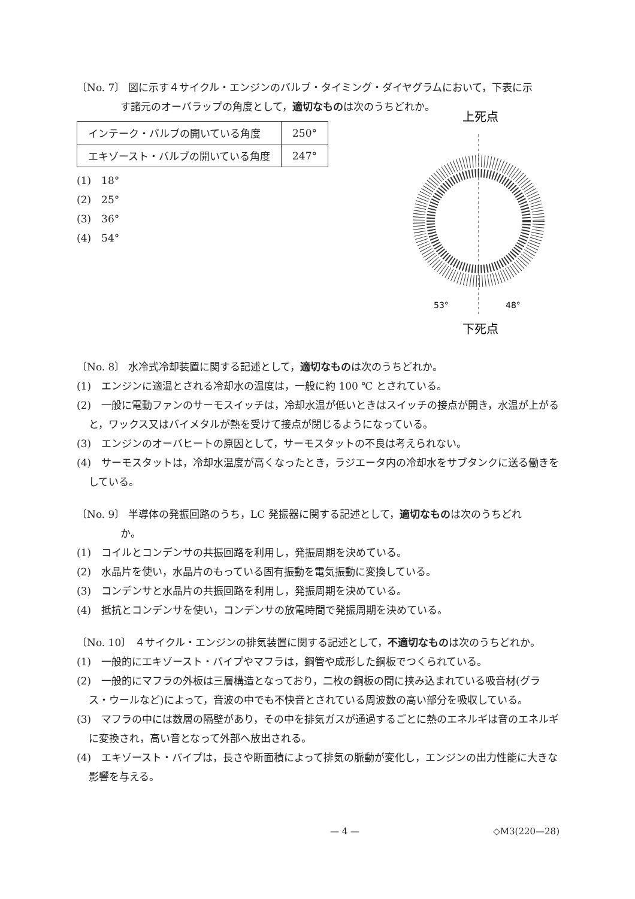〔No. 7〕 図に示す４サイクル・エンジンのバルブ・タイミング・ダイヤグラムにおいて，下表に示
す諸元のオーバラップの角度として，適切なものは次のうちどれか。
上死点
53°
48°
下死点
| インテーク・バルブの開いている角度 | 250° |
| エキゾースト・バルブの開いている角度 | 247° |
(1)　18°
(2)　25°
(3)　36°
(4)　54°
〔No. 8〕 水冷式冷却装置に関する記述として，適切なものは次のうちどれか。
(1)　エンジンに適温とされる冷却水の温度は，一般に約 100 ℃ とされている。
(2)　一般に電動ファンのサーモスイッチは，冷却水温が低いときはスイッチの接点が開き，水温が上がると，ワックス又はバイメタルが熱を受けて接点が閉じるようになっている。
(3)　エンジンのオーバヒートの原因として，サーモスタットの不良は考えられない。
(4)　サーモスタットは，冷却水温度が高くなったとき，ラジエータ内の冷却水をサブタンクに送る働きをしている。
〔No. 9〕 半導体の発振回路のうち，LC 発振器に関する記述として，適切なものは次のうちどれ
か。
(1)　コイルとコンデンサの共振回路を利用し，発振周期を決めている。
(2)　水晶片を使い，水晶片のもっている固有振動を電気振動に変換している。
(3)　コンデンサと水晶片の共振回路を利用し，発振周期を決めている。
(4)　抵抗とコンデンサを使い，コンデンサの放電時間で発振周期を決めている。
〔No. 10〕 ４サイクル・エンジンの排気装置に関する記述として，不適切なものは次のうちどれか。
(1)　一般的にエキゾースト・パイプやマフラは，鋼管や成形した鋼板でつくられている。
(2)　一般的にマフラの外板は三層構造となっており，二枚の鋼板の間に挟み込まれている吸音材(グラス・ウールなど)によって，音波の中でも不快音とされている周波数の高い部分を吸収している。
(3)　マフラの中には数層の隔壁があり，その中を排気ガスが通過するごとに熱のエネルギは音のエネルギに変換され，高い音となって外部へ放出される。
(4)　エキゾースト・パイプは，長さや断面積によって排気の脈動が変化し，エンジンの出力性能に大きな影響を与える。
— 4 — ◇M3(220—28)